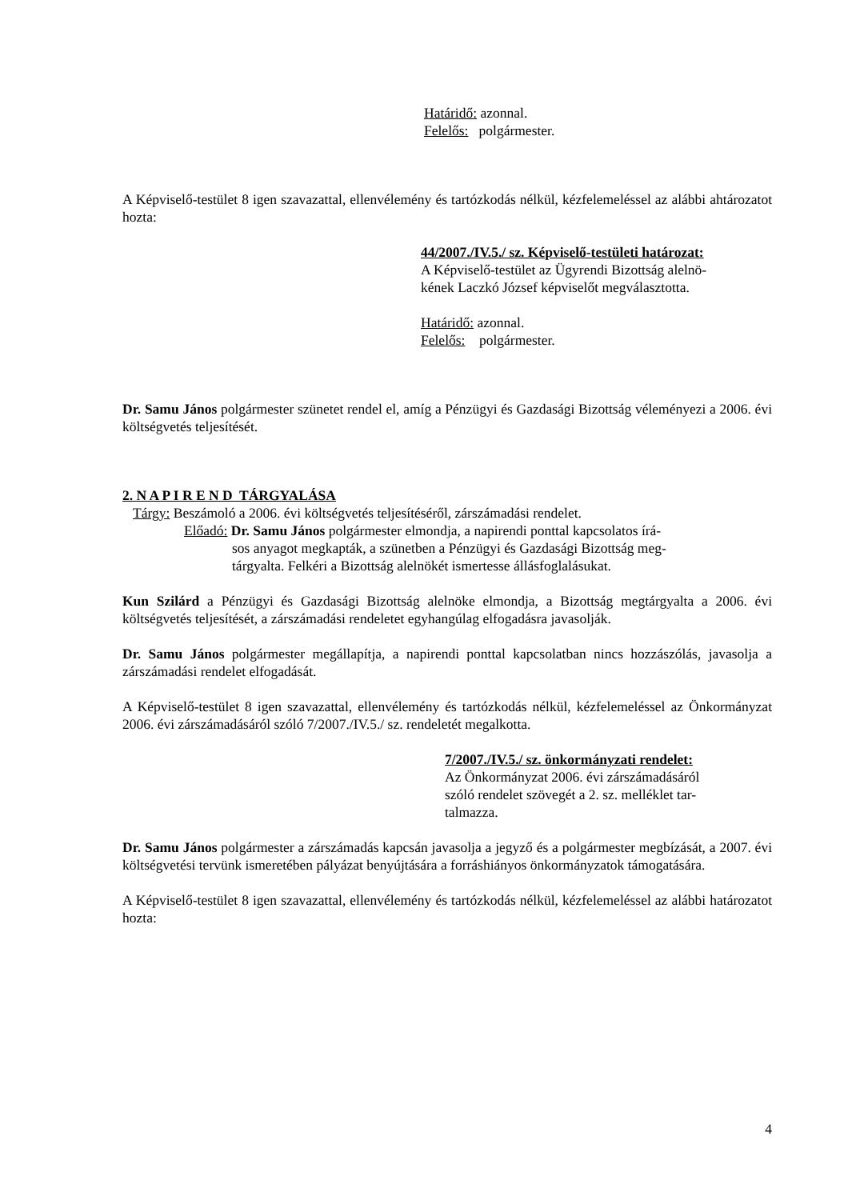Határidő: azonnal.
Felelős: polgármester.
A Képviselő-testület 8 igen szavazattal, ellenvélemény és tartózkodás nélkül, kézfelemeléssel az alábbi ahtározatot hozta:
44/2007./IV.5./ sz. Képviselő-testületi határozat:
A Képviselő-testület az Ügyrendi Bizottság alelnö-
kének Laczkó József képviselőt megválasztotta.
Határidő: azonnal.
Felelős: polgármester.
Dr. Samu János polgármester szünetet rendel el, amíg a Pénzügyi és Gazdasági Bizottság véleményezi a 2006. évi költségvetés teljesítését.
2. N A P I R E N D TÁRGYALÁSA
Tárgy: Beszámoló a 2006. évi költségvetés teljesítéséről, zárszámadási rendelet.
Előadó: Dr. Samu János polgármester elmondja, a napirendi ponttal kapcsolatos írá-
sos anyagot megkapták, a szünetben a Pénzügyi és Gazdasági Bizottság meg-
tárgyalta. Felkéri a Bizottság alelnökét ismertesse állásfoglalásukat.
Kun Szilárd a Pénzügyi és Gazdasági Bizottság alelnöke elmondja, a Bizottság megtárgyalta a 2006. évi költségvetés teljesítését, a zárszámadási rendeletet egyhangúlag elfogadásra javasolják.
Dr. Samu János polgármester megállapítja, a napirendi ponttal kapcsolatban nincs hozzászólás, javasolja a zárszámadási rendelet elfogadását.
A Képviselő-testület 8 igen szavazattal, ellenvélemény és tartózkodás nélkül, kézfelemeléssel az Önkormányzat 2006. évi zárszámadásáról szóló 7/2007./IV.5./ sz. rendeletét megalkotta.
7/2007./IV.5./ sz. önkormányzati rendelet:
Az Önkormányzat 2006. évi zárszámadásáról
szóló rendelet szövegét a 2. sz. melléklet tar-
talmazza.
Dr. Samu János polgármester a zárszámadás kapcsán javasolja a jegyző és a polgármester megbízását, a 2007. évi költségvetési tervünk ismeretében pályázat benyújtására a forráshiányos önkormányzatok támogatására.
A Képviselő-testület 8 igen szavazattal, ellenvélemény és tartózkodás nélkül, kézfelemeléssel az alábbi határozatot hozta:
4